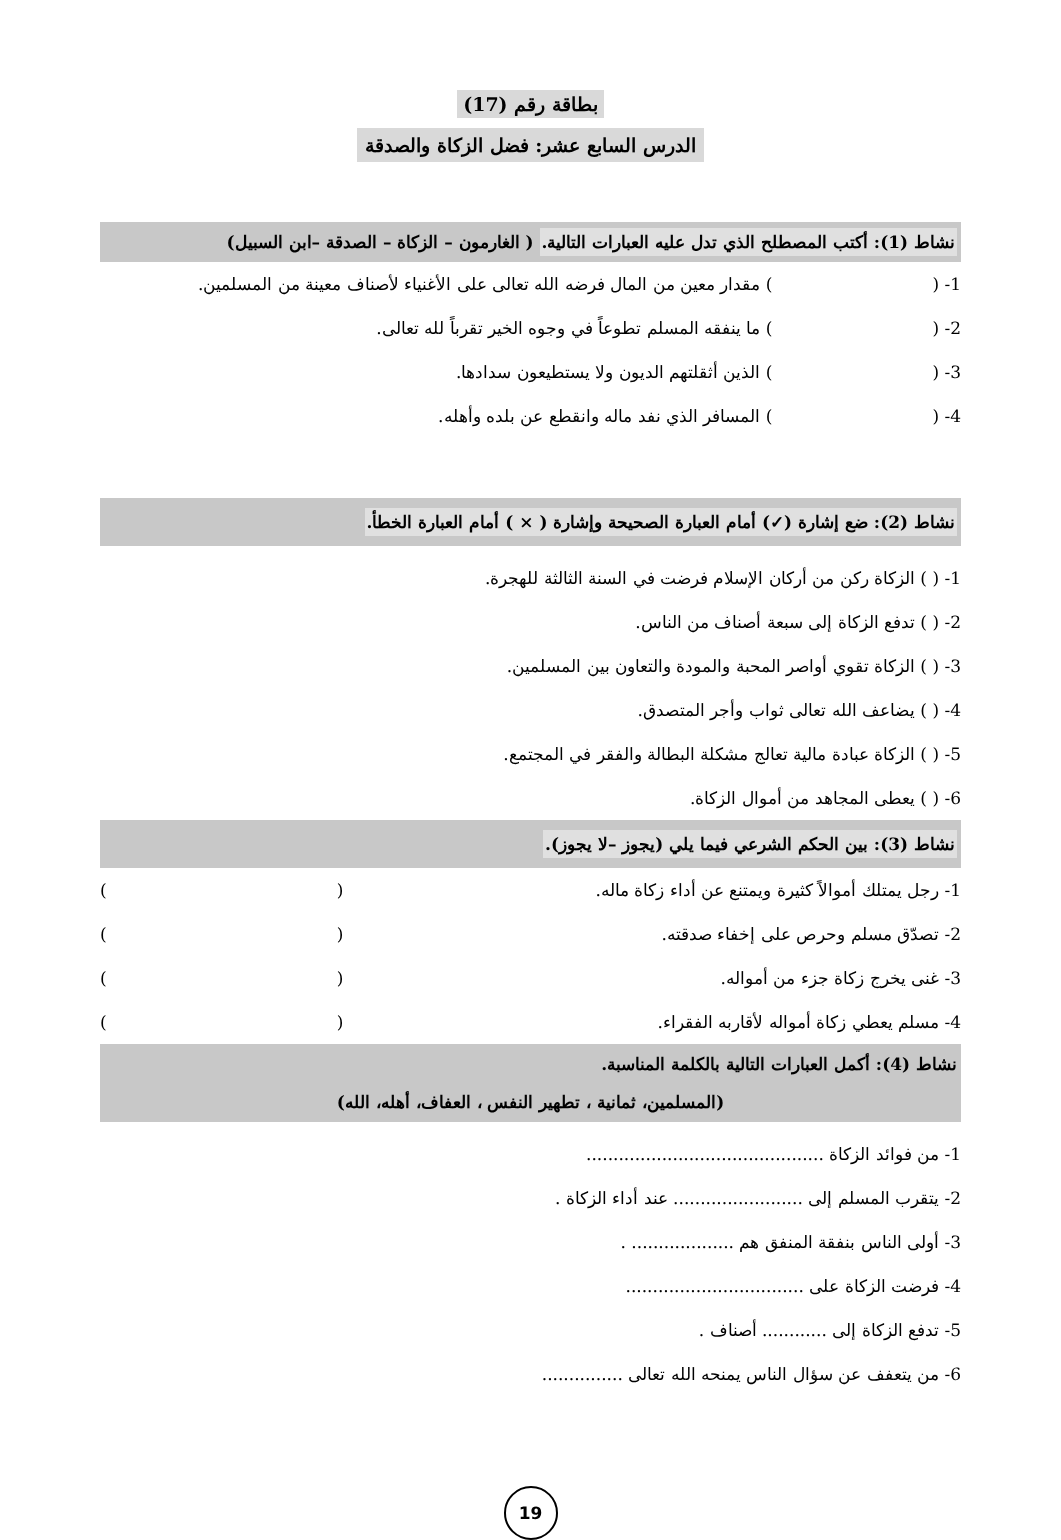بطاقة رقم (17)
الدرس السابع عشر: فضل الزكاة والصدقة
نشاط (1): أكتب المصطلح الذي تدل عليه العبارات التالية. ( الغارمون – الزكاة – الصدقة –ابن السبيل)
1- ( ) مقدار معين من المال فرضه الله تعالى على الأغنياء لأصناف معينة من المسلمين.
2- ( ) ما ينفقه المسلم تطوعاً في وجوه الخير تقرباً لله تعالى.
3- ( ) الذين أثقلتهم الديون ولا يستطيعون سدادها.
4- ( ) المسافر الذي نفد ماله وانقطع عن بلده وأهله.
نشاط (2): ضع إشارة (✓) أمام العبارة الصحيحة وإشارة ( × ) أمام العبارة الخطأ.
1- ( ) الزكاة ركن من أركان الإسلام فرضت في السنة الثالثة للهجرة.
2- ( ) تدفع الزكاة إلى سبعة أصناف من الناس.
3- ( ) الزكاة تقوي أواصر المحبة والمودة والتعاون بين المسلمين.
4- ( ) يضاعف الله تعالى ثواب وأجر المتصدق.
5- ( ) الزكاة عبادة مالية تعالج مشكلة البطالة والفقر في المجتمع.
6- ( ) يعطى المجاهد من أموال الزكاة.
نشاط (3): بين الحكم الشرعي فيما يلي (يجوز –لا يجوز).
1- رجل يمتلك أموالاً كثيرة ويمتنع عن أداء زكاة ماله. ( )
2- تصدّق مسلم وحرص على إخفاء صدقته. ( )
3- غنى يخرج زكاة جزء من أمواله. ( )
4- مسلم يعطي زكاة أمواله لأقاربه الفقراء. ( )
نشاط (4): أكمل العبارات التالية بالكلمة المناسبة.
(المسلمين، ثمانية ، تطهير النفس ، العفاف، أهله، الله)
1- من فوائد الزكاة ............................................
2- يتقرب المسلم إلى ........................ عند أداء الزكاة .
3- أولى الناس بنفقة المنفق هم ................... .
4- فرضت الزكاة على .................................
5- تدفع الزكاة إلى ............ أصناف .
6- من يتعفف عن سؤال الناس يمنحه الله تعالى ...............
19